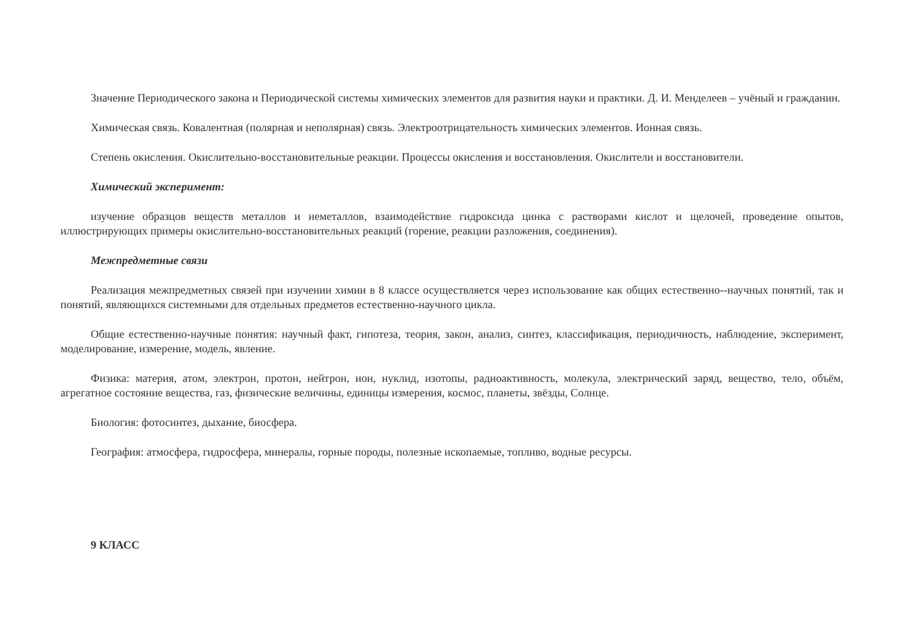Значение Периодического закона и Периодической системы химических элементов для развития науки и практики. Д. И. Менделеев – учёный и гражданин.
Химическая связь. Ковалентная (полярная и неполярная) связь. Электроотрицательность химических элементов. Ионная связь.
Степень окисления. Окислительно-восстановительные реакции. Процессы окисления и восстановления. Окислители и восстановители.
Химический эксперимент:
изучение образцов веществ металлов и неметаллов, взаимодействие гидроксида цинка с растворами кислот и щелочей, проведение опытов, иллюстрирующих примеры окислительно-восстановительных реакций (горение, реакции разложения, соединения).
Межпредметные связи
Реализация межпредметных связей при изучении химии в 8 классе осуществляется через использование как общих естественно--научных понятий, так и понятий, являющихся системными для отдельных предметов естественно-научного цикла.
Общие естественно-научные понятия: научный факт, гипотеза, теория, закон, анализ, синтез, классификация, периодичность, наблюдение, эксперимент, моделирование, измерение, модель, явление.
Физика: материя, атом, электрон, протон, нейтрон, ион, нуклид, изотопы, радиоактивность, молекула, электрический заряд, вещество, тело, объём, агрегатное состояние вещества, газ, физические величины, единицы измерения, космос, планеты, звёзды, Солнце.
Биология: фотосинтез, дыхание, биосфера.
География: атмосфера, гидросфера, минералы, горные породы, полезные ископаемые, топливо, водные ресурсы.
9 КЛАСС